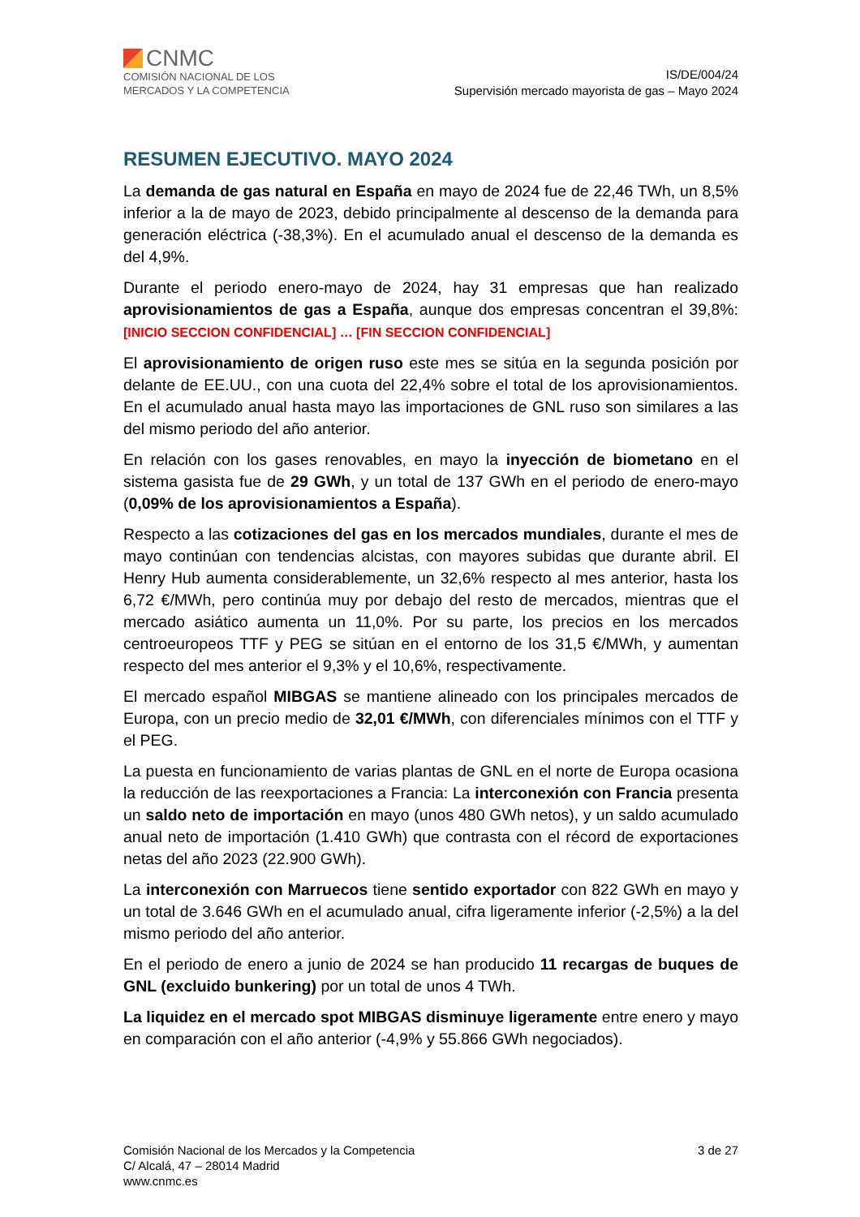CNMC
COMISIÓN NACIONAL DE LOS
MERCADOS Y LA COMPETENCIA
IS/DE/004/24
Supervisión mercado mayorista de gas – Mayo 2024
RESUMEN EJECUTIVO. MAYO 2024
La demanda de gas natural en España en mayo de 2024 fue de 22,46 TWh, un 8,5% inferior a la de mayo de 2023, debido principalmente al descenso de la demanda para generación eléctrica (-38,3%). En el acumulado anual el descenso de la demanda es del 4,9%.
Durante el periodo enero-mayo de 2024, hay 31 empresas que han realizado aprovisionamientos de gas a España, aunque dos empresas concentran el 39,8%: [INICIO SECCION CONFIDENCIAL] … [FIN SECCION CONFIDENCIAL]
El aprovisionamiento de origen ruso este mes se sitúa en la segunda posición por delante de EE.UU., con una cuota del 22,4% sobre el total de los aprovisionamientos. En el acumulado anual hasta mayo las importaciones de GNL ruso son similares a las del mismo periodo del año anterior.
En relación con los gases renovables, en mayo la inyección de biometano en el sistema gasista fue de 29 GWh, y un total de 137 GWh en el periodo de enero-mayo (0,09% de los aprovisionamientos a España).
Respecto a las cotizaciones del gas en los mercados mundiales, durante el mes de mayo continúan con tendencias alcistas, con mayores subidas que durante abril. El Henry Hub aumenta considerablemente, un 32,6% respecto al mes anterior, hasta los 6,72 €/MWh, pero continúa muy por debajo del resto de mercados, mientras que el mercado asiático aumenta un 11,0%. Por su parte, los precios en los mercados centroeuropeos TTF y PEG se sitúan en el entorno de los 31,5 €/MWh, y aumentan respecto del mes anterior el 9,3% y el 10,6%, respectivamente.
El mercado español MIBGAS se mantiene alineado con los principales mercados de Europa, con un precio medio de 32,01 €/MWh, con diferenciales mínimos con el TTF y el PEG.
La puesta en funcionamiento de varias plantas de GNL en el norte de Europa ocasiona la reducción de las reexportaciones a Francia: La interconexión con Francia presenta un saldo neto de importación en mayo (unos 480 GWh netos), y un saldo acumulado anual neto de importación (1.410 GWh) que contrasta con el récord de exportaciones netas del año 2023 (22.900 GWh).
La interconexión con Marruecos tiene sentido exportador con 822 GWh en mayo y un total de 3.646 GWh en el acumulado anual, cifra ligeramente inferior (-2,5%) a la del mismo periodo del año anterior.
En el periodo de enero a junio de 2024 se han producido 11 recargas de buques de GNL (excluido bunkering) por un total de unos 4 TWh.
La liquidez en el mercado spot MIBGAS disminuye ligeramente entre enero y mayo en comparación con el año anterior (-4,9% y 55.866 GWh negociados).
Comisión Nacional de los Mercados y la Competencia
C/ Alcalá, 47 – 28014 Madrid
www.cnmc.es
3 de 27